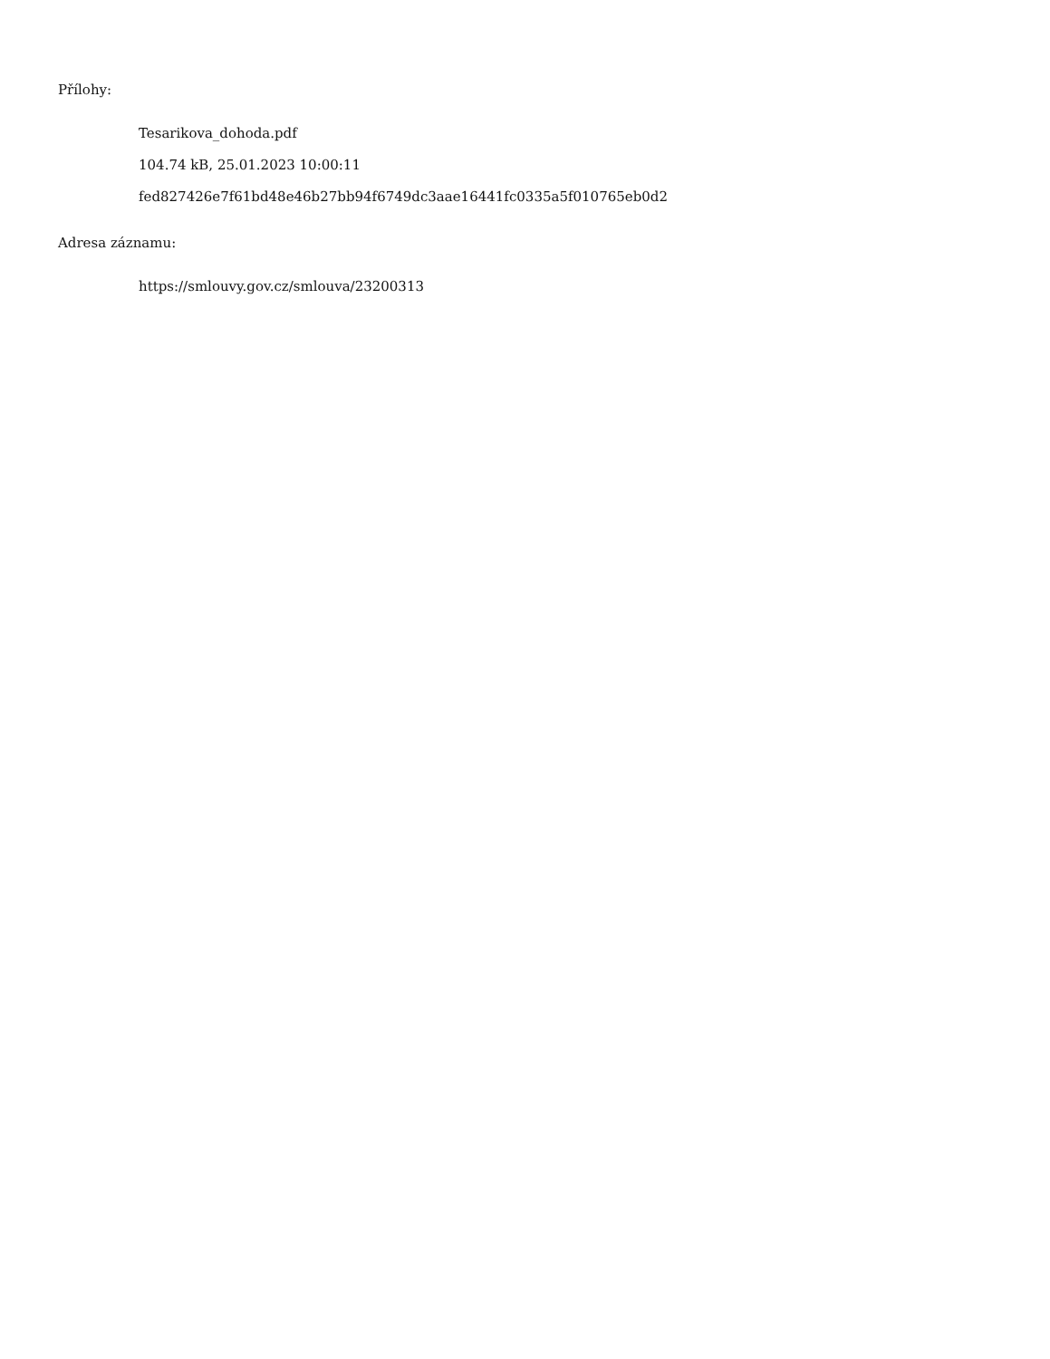Přílohy:
Tesarikova_dohoda.pdf
104.74 kB, 25.01.2023 10:00:11
fed827426e7f61bd48e46b27bb94f6749dc3aae16441fc0335a5f010765eb0d2
Adresa záznamu:
https://smlouvy.gov.cz/smlouva/23200313